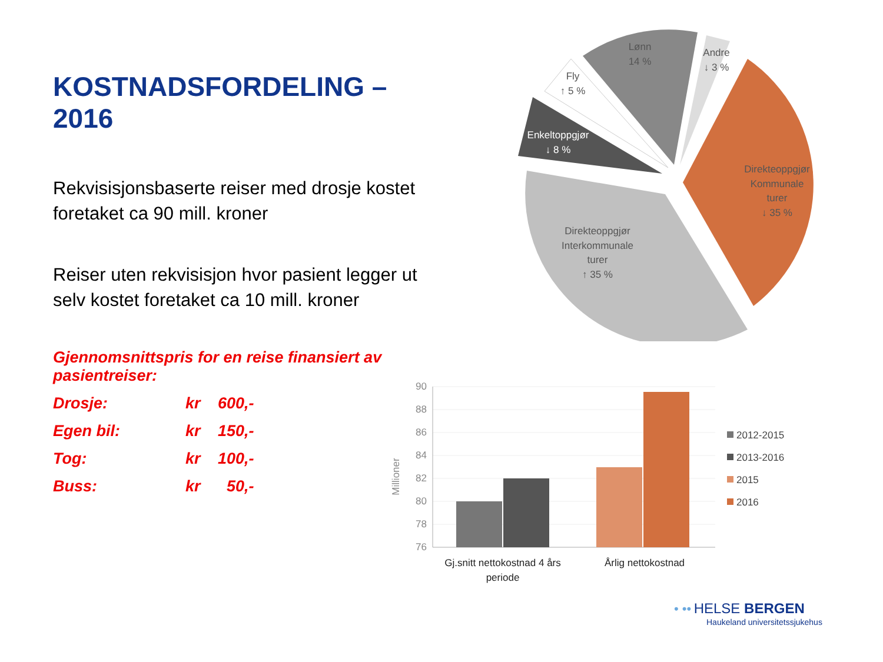KOSTNADSFORDELING – 2016
Rekvisisjonsbaserte reiser med drosje kostet foretaket ca 90 mill. kroner
Reiser uten rekvisisjon hvor pasient legger ut selv kostet foretaket ca 10 mill. kroner
Gjennomsnittspris for en reise finansiert av pasientreiser:
| Drosje: | kr | 600,- |
| Egen bil: | kr | 150,- |
| Tog: | kr | 100,- |
| Buss: | kr | 50,- |
Lønn
14 %
Andre
↓ 3 %
Fly
↑ 5 %
Enkeltoppgjør
↓ 8 %
Direkteoppgjør
Kommunale
turer
↓ 35 %
Direkteoppgjør
Interkommunale
turer
↑ 35 %
90
88
86
84
82
80
78
76
Millioner
Gj.snitt nettokostnad 4 års
periode
Årlig nettokostnad
2012-2015
2013-2016
2015
2016
• •• HELSE BERGEN
Haukeland universitetssjukehus